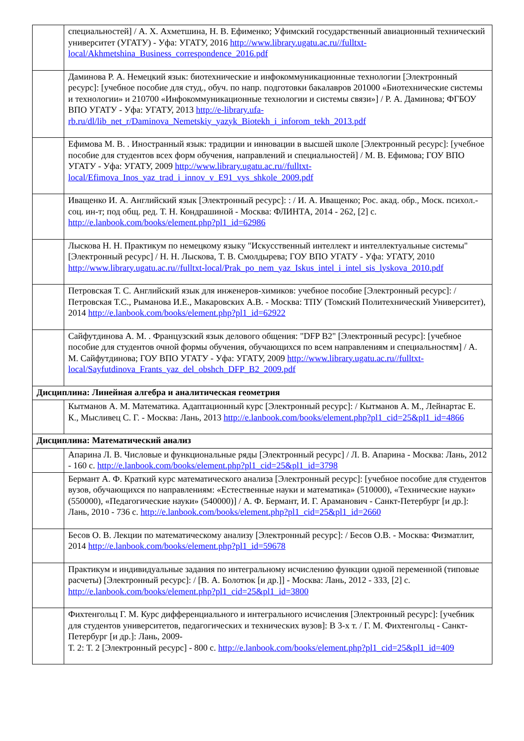| | специальностей] / А. Х. Ахметшина, Н. В. Ефименко; Уфимский государственный авиационный технический университет (УГАТУ) - Уфа: УГАТУ, 2016 http://www.library.ugatu.ac.ru//fulltxt-local/Akhmetshina_Business_correspondence_2016.pdf |
| | Даминова Р. А. Немецкий язык: биотехнические и инфокоммуникационные технологии [Электронный ресурс]: [учебное пособие для студ., обуч. по напр. подготовки бакалавров 201000 «Биотехнические системы и технологии» и 210700 «Инфокоммуникационные технологии и системы связи»] / Р. А. Даминова; ФГБОУ ВПО УГАТУ - Уфа: УГАТУ, 2013 http://e-library.ufa-rb.ru/dl/lib_net_r/Daminova_Nemetskiy_yazyk_Biotekh_i_inforom_tekh_2013.pdf |
| | Ефимова М. В. . Иностранный язык: традиции и инновации в высшей школе [Электронный ресурс]: [учебное пособие для студентов всех форм обучения, направлений и специальностей] / М. В. Ефимова; ГОУ ВПО УГАТУ - Уфа: УГАТУ, 2009 http://www.library.ugatu.ac.ru//fulltxt-local/Efimova_Inos_yaz_trad_i_innov_v_E91_vys_shkole_2009.pdf |
| | Иващенко И. А. Английский язык [Электронный ресурс]: : / И. А. Иващенко; Рос. акад. обр., Моск. психол.-соц. ин-т; под общ. ред. Т. Н. Кондрашиной - Москва: ФЛИНТА, 2014 - 262, [2] с. http://e.lanbook.com/books/element.php?pl1_id=62986 |
| | Лыскова Н. Н. Практикум по немецкому языку "Искусственный интеллект и интеллектуальные системы" [Электронный ресурс] / Н. Н. Лыскова, Т. В. Смолдырева; ГОУ ВПО УГАТУ - Уфа: УГАТУ, 2010 http://www.library.ugatu.ac.ru//fulltxt-local/Prak_po_nem_yaz_Iskus_intel_i_intel_sis_lyskova_2010.pdf |
| | Петровская Т. С. Английский язык для инженеров-химиков: учебное пособие [Электронный ресурс]: / Петровская Т.С., Рыманова И.Е., Макаровских А.В. - Москва: ТПУ (Томский Политехнический Университет), 2014 http://e.lanbook.com/books/element.php?pl1_id=62922 |
| | Сайфутдинова А. М. . Французский язык делового общения: "DFP B2" [Электронный ресурс]: [учебное пособие для студентов очной формы обучения, обучающихся по всем направлениям и специальностям] / А. М. Сайфутдинова; ГОУ ВПО УГАТУ - Уфа: УГАТУ, 2009 http://www.library.ugatu.ac.ru//fulltxt-local/Sayfutdinova_Frants_yaz_del_obshch_DFP_B2_2009.pdf |
| Дисциплина: Линейная алгебра и аналитическая геометрия | |
| | Кытманов А. М. Математика. Адаптационный курс [Электронный ресурс]: / Кытманов А. М., Лейнартас Е. К., Мысливец С. Г. - Москва: Лань, 2013 http://e.lanbook.com/books/element.php?pl1_cid=25&pl1_id=4866 |
| Дисциплина: Математический анализ | |
| | Апарина Л. В. Числовые и функциональные ряды [Электронный ресурс] / Л. В. Апарина - Москва: Лань, 2012 - 160 с. http://e.lanbook.com/books/element.php?pl1_cid=25&pl1_id=3798 |
| | Бермант А. Ф. Краткий курс математического анализа [Электронный ресурс]: [учебное пособие для студентов вузов, обучающихся по направлениям: «Естественные науки и математика» (510000), «Технические науки» (550000), «Педагогические науки» (540000)] / А. Ф. Бермант, И. Г. Араманович - Санкт-Петербург [и др.]: Лань, 2010 - 736 с. http://e.lanbook.com/books/element.php?pl1_cid=25&pl1_id=2660 |
| | Бесов О. В. Лекции по математическому анализу [Электронный ресурс]: / Бесов О.В. - Москва: Физматлит, 2014 http://e.lanbook.com/books/element.php?pl1_id=59678 |
| | Практикум и индивидуальные задания по интегральному исчислению функции одной переменной (типовые расчеты) [Электронный ресурс]: / [В. А. Болотюк [и др.]] - Москва: Лань, 2012 - 333, [2] с. http://e.lanbook.com/books/element.php?pl1_cid=25&pl1_id=3800 |
| | Фихтенгольц Г. М. Курс дифференциального и интегрального исчисления [Электронный ресурс]: [учебник для студентов университетов, педагогических и технических вузов]: В 3-х т. / Г. М. Фихтенгольц - Санкт-Петербург [и др.]: Лань, 2009- Т. 2: Т. 2 [Электронный ресурс] - 800 с. http://e.lanbook.com/books/element.php?pl1_cid=25&pl1_id=409 |